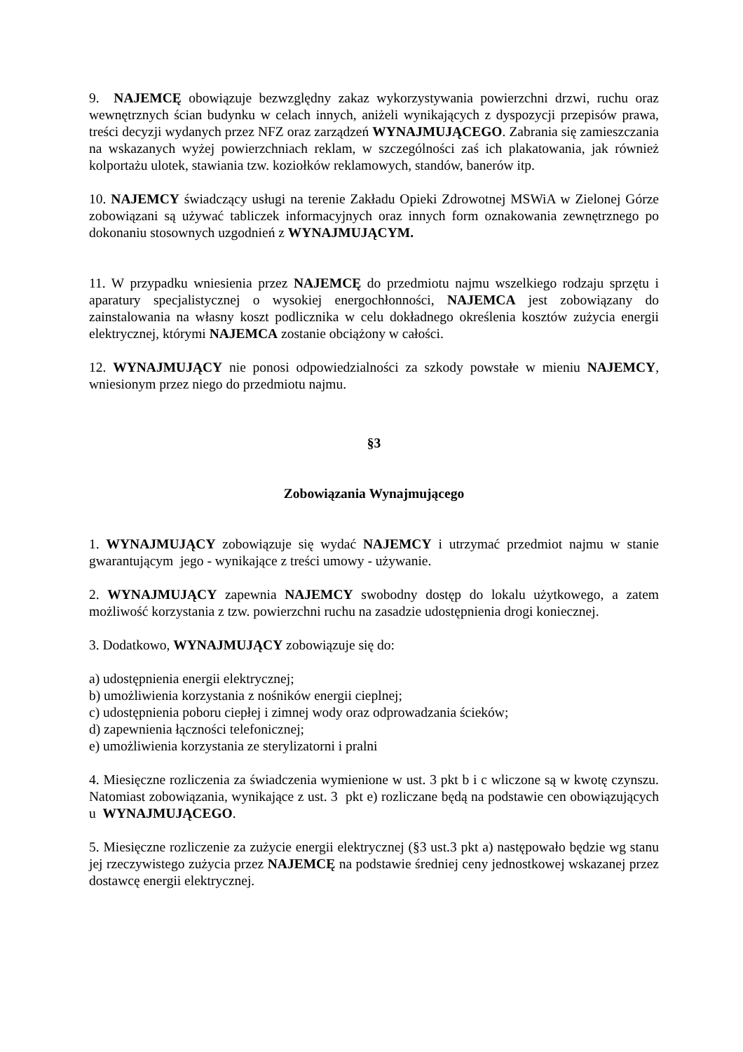9. NAJEMCĘ obowiązuje bezwzględny zakaz wykorzystywania powierzchni drzwi, ruchu oraz wewnętrznych ścian budynku w celach innych, aniżeli wynikających z dyspozycji przepisów prawa, treści decyzji wydanych przez NFZ oraz zarządzeń WYNAJMUJĄCEGO. Zabrania się zamieszczania na wskazanych wyżej powierzchniach reklam, w szczególności zaś ich plakatowania, jak również kolportażu ulotek, stawiania tzw. koziołków reklamowych, standów, banerów itp.
10. NAJEMCY świadczący usługi na terenie Zakładu Opieki Zdrowotnej MSWiA w Zielonej Górze zobowiązani są używać tabliczek informacyjnych oraz innych form oznakowania zewnętrznego po dokonaniu stosownych uzgodnień z WYNAJMUJĄCYM.
11. W przypadku wniesienia przez NAJEMCĘ do przedmiotu najmu wszelkiego rodzaju sprzętu i aparatury specjalistycznej o wysokiej energochłonności, NAJEMCA jest zobowiązany do zainstalowania na własny koszt podlicznika w celu dokładnego określenia kosztów zużycia energii elektrycznej, którymi NAJEMCA zostanie obciążony w całości.
12. WYNAJMUJĄCY nie ponosi odpowiedzialności za szkody powstałe w mieniu NAJEMCY, wniesionym przez niego do przedmiotu najmu.
§3
Zobowiązania Wynajmującego
1. WYNAJMUJĄCY zobowiązuje się wydać NAJEMCY i utrzymać przedmiot najmu w stanie gwarantującym jego - wynikające z treści umowy - używanie.
2. WYNAJMUJĄCY zapewnia NAJEMCY swobodny dostęp do lokalu użytkowego, a zatem możliwość korzystania z tzw. powierzchni ruchu na zasadzie udostępnienia drogi koniecznej.
3. Dodatkowo, WYNAJMUJĄCY zobowiązuje się do:
a) udostępnienia energii elektrycznej;
b) umożliwienia korzystania z nośników energii cieplnej;
c) udostępnienia poboru ciepłej i zimnej wody oraz odprowadzania ścieków;
d) zapewnienia łączności telefonicznej;
e) umożliwienia korzystania ze sterylizatorni i pralni
4. Miesięczne rozliczenia za świadczenia wymienione w ust. 3 pkt b i c wliczone są w kwotę czynszu. Natomiast zobowiązania, wynikające z ust. 3 pkt e) rozliczane będą na podstawie cen obowiązujących u WYNAJMUJĄCEGO.
5. Miesięczne rozliczenie za zużycie energii elektrycznej (§3 ust.3 pkt a) następowało będzie wg stanu jej rzeczywistego zużycia przez NAJEMCĘ na podstawie średniej ceny jednostkowej wskazanej przez dostawcę energii elektrycznej.